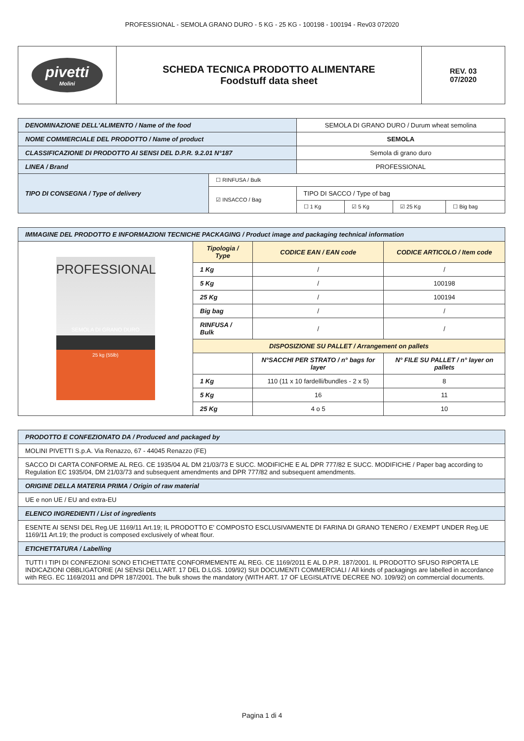PROFESSIONAL - SEMOLA GRANO DURO - 5 KG - 25 KG - 100198 - 100194 - Rev03 072020
| pivetti Molini | SCHEDA TECNICA PRODOTTO ALIMENTARE Foodstuff data sheet | REV. 03 07/2020 |
| DENOMINAZIONE DELL'ALIMENTO / Name of the food | | SEMOLA DI GRANO DURO / Durum wheat semolina | | | |
| NOME COMMERCIALE DEL PRODOTTO / Name of product | | SEMOLA | | | |
| CLASSIFICAZIONE DI PRODOTTO AI SENSI DEL D.P.R. 9.2.01 N°187 | | Semola di grano duro | | | |
| LINEA / Brand | | PROFESSIONAL | | | |
| TIPO DI CONSEGNA / Type of delivery | ☐ RINFUSA / Bulk | | | | |
| | ☑ INSACCO / Bag | TIPO DI SACCO / Type of bag | | | |
| | | ☐ 1 Kg | ☑ 5 Kg | ☑ 25 Kg | ☐ Big bag |
| IMMAGINE DEL PRODOTTO E INFORMAZIONI TECNICHE PACKAGING / Product image and packaging technical information | | | |
| PROFESSIONAL SEMOLA DI GRANO DURO 25 kg (55lb) | Tipologia / Type | CODICE EAN / EAN code | CODICE ARTICOLO / Item code |
| | 1 Kg | / | / |
| | 5 Kg | / | 100198 |
| | 25 Kg | / | 100194 |
| | Big bag | / | / |
| | RINFUSA / Bulk | / | / |
| | DISPOSIZIONE SU PALLET / Arrangement on pallets | | |
| | | N°SACCHI PER STRATO / n° bags for layer | N° FILE SU PALLET / n° layer on pallets |
| | 1 Kg | 110 (11 x 10 fardelli/bundles - 2 x 5) | 8 |
| | 5 Kg | 16 | 11 |
| | 25 Kg | 4 o 5 | 10 |
| PRODOTTO E CONFEZIONATO DA / Produced and packaged by |
| MOLINI PIVETTI S.p.A. Via Renazzo, 67 - 44045 Renazzo (FE) |
| SACCO DI CARTA CONFORME AL REG. CE 1935/04 AL DM 21/03/73 E SUCC. MODIFICHE E AL DPR 777/82 E SUCC. MODIFICHE / Paper bag according to Regulation EC 1935/04, DM 21/03/73 and subsequent amendments and DPR 777/82 and subsequent amendments. |
| ORIGINE DELLA MATERIA PRIMA / Origin of raw material |
| UE e non UE / EU and extra-EU |
| ELENCO INGREDIENTI / List of ingredients |
| ESENTE AI SENSI DEL Reg.UE 1169/11 Art.19; IL PRODOTTO E' COMPOSTO ESCLUSIVAMENTE DI FARINA DI GRANO TENERO / EXEMPT UNDER Reg.UE 1169/11 Art.19; the product is composed exclusively of wheat flour. |
| ETICHETTATURA / Labelling |
| TUTTI I TIPI DI CONFEZIONI SONO ETICHETTATE CONFORMEMENTE AL REG. CE 1169/2011 E AL D.P.R. 187/2001. IL PRODOTTO SFUSO RIPORTA LE INDICAZIONI OBBLIGATORIE (AI SENSI DELL'ART. 17 DEL D.LGS. 109/92) SUI DOCUMENTI COMMERCIALI / All kinds of packagings are labelled in accordance with REG. EC 1169/2011 and DPR 187/2001. The bulk shows the mandatory (WITH ART. 17 OF LEGISLATIVE DECREE NO. 109/92) on commercial documents. |
Pagina 1 di 4